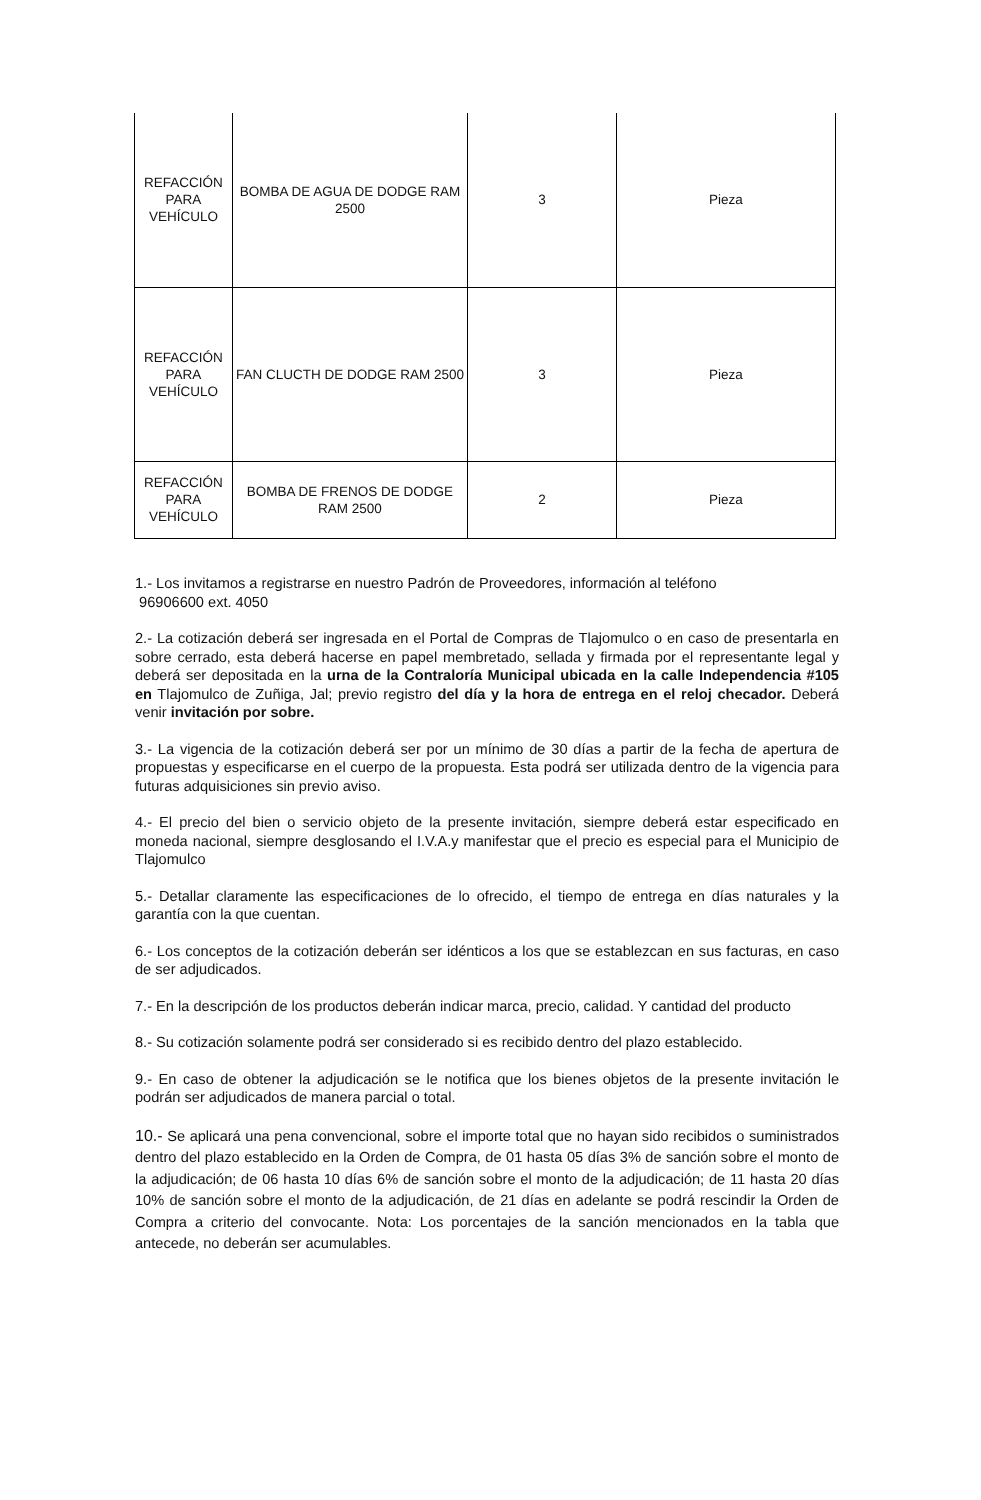| REFACCIÓN PARA VEHÍCULO | BOMBA DE AGUA DE DODGE RAM 2500 | 3 | Pieza |
| REFACCIÓN PARA VEHÍCULO | FAN CLUCTH DE DODGE RAM 2500 | 3 | Pieza |
| REFACCIÓN PARA VEHÍCULO | BOMBA DE FRENOS DE DODGE RAM 2500 | 2 | Pieza |
1.- Los invitamos a registrarse en nuestro Padrón de Proveedores, información al teléfono
96906600 ext. 4050
2.- La cotización deberá ser ingresada en el Portal de Compras de Tlajomulco o en caso de presentarla en sobre cerrado, esta deberá hacerse en papel membretado, sellada y firmada por el representante legal y deberá ser depositada en la urna de la Contraloría Municipal ubicada en la calle Independencia #105 en Tlajomulco de Zuñiga, Jal; previo registro del día y la hora de entrega en el reloj checador. Deberá venir invitación por sobre.
3.- La vigencia de la cotización deberá ser por un mínimo de 30 días a partir de la fecha de apertura de propuestas y especificarse en el cuerpo de la propuesta. Esta podrá ser utilizada dentro de la vigencia para futuras adquisiciones sin previo aviso.
4.- El precio del bien o servicio objeto de la presente invitación, siempre deberá estar especificado en moneda nacional, siempre desglosando el I.V.A.y manifestar que el precio es especial para el Municipio de Tlajomulco
5.- Detallar claramente las especificaciones de lo ofrecido, el tiempo de entrega en días naturales y la garantía con la que cuentan.
6.- Los conceptos de la cotización deberán ser idénticos a los que se establezcan en sus facturas, en caso de ser adjudicados.
7.- En la descripción de los productos deberán indicar marca, precio, calidad. Y cantidad del producto
8.- Su cotización solamente podrá ser considerado si es recibido dentro del plazo establecido.
9.- En caso de obtener la adjudicación se le notifica que los bienes objetos de la presente invitación le podrán ser adjudicados de manera parcial o total.
10.- Se aplicará una pena convencional, sobre el importe total que no hayan sido recibidos o suministrados dentro del plazo establecido en la Orden de Compra, de 01 hasta 05 días 3% de sanción sobre el monto de la adjudicación; de 06 hasta 10 días 6% de sanción sobre el monto de la adjudicación; de 11 hasta 20 días 10% de sanción sobre el monto de la adjudicación, de 21 días en adelante se podrá rescindir la Orden de Compra a criterio del convocante. Nota: Los porcentajes de la sanción mencionados en la tabla que antecede, no deberán ser acumulables.